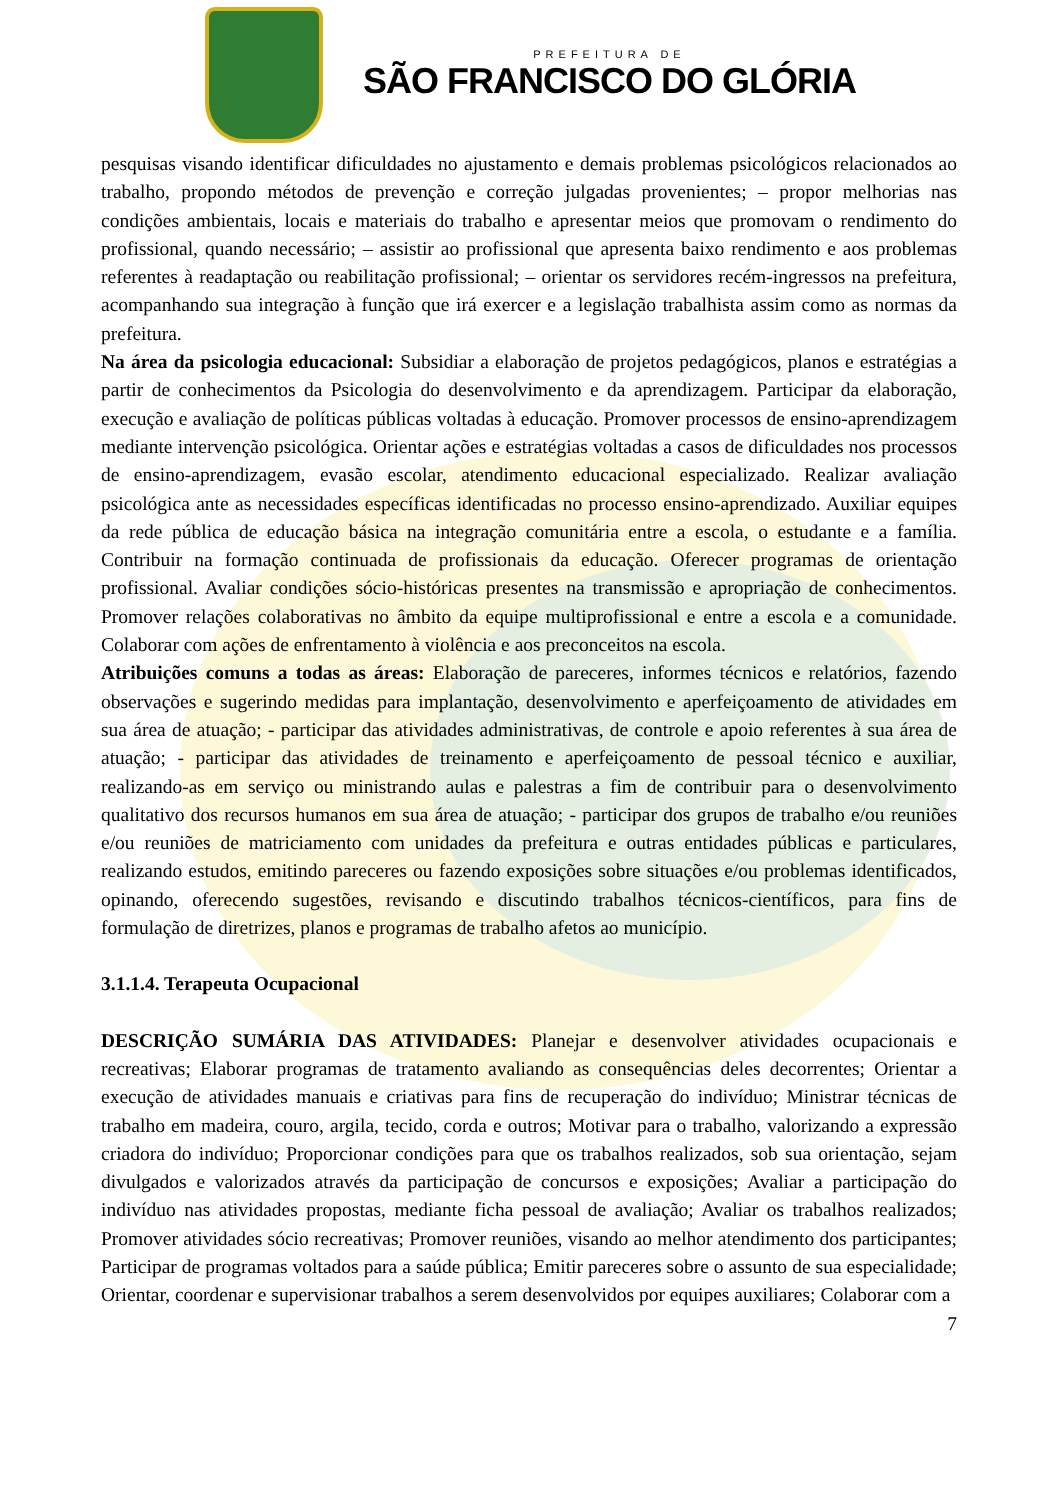PREFEITURA DE
SÃO FRANCISCO DO GLÓRIA
pesquisas visando identificar dificuldades no ajustamento e demais problemas psicológicos relacionados ao trabalho, propondo métodos de prevenção e correção julgadas provenientes; – propor melhorias nas condições ambientais, locais e materiais do trabalho e apresentar meios que promovam o rendimento do profissional, quando necessário; – assistir ao profissional que apresenta baixo rendimento e aos problemas referentes à readaptação ou reabilitação profissional; – orientar os servidores recém-ingressos na prefeitura, acompanhando sua integração à função que irá exercer e a legislação trabalhista assim como as normas da prefeitura.
Na área da psicologia educacional: Subsidiar a elaboração de projetos pedagógicos, planos e estratégias a partir de conhecimentos da Psicologia do desenvolvimento e da aprendizagem. Participar da elaboração, execução e avaliação de políticas públicas voltadas à educação. Promover processos de ensino-aprendizagem mediante intervenção psicológica. Orientar ações e estratégias voltadas a casos de dificuldades nos processos de ensino-aprendizagem, evasão escolar, atendimento educacional especializado. Realizar avaliação psicológica ante as necessidades específicas identificadas no processo ensino-aprendizado. Auxiliar equipes da rede pública de educação básica na integração comunitária entre a escola, o estudante e a família. Contribuir na formação continuada de profissionais da educação. Oferecer programas de orientação profissional. Avaliar condições sócio-históricas presentes na transmissão e apropriação de conhecimentos. Promover relações colaborativas no âmbito da equipe multiprofissional e entre a escola e a comunidade. Colaborar com ações de enfrentamento à violência e aos preconceitos na escola.
Atribuições comuns a todas as áreas: Elaboração de pareceres, informes técnicos e relatórios, fazendo observações e sugerindo medidas para implantação, desenvolvimento e aperfeiçoamento de atividades em sua área de atuação; - participar das atividades administrativas, de controle e apoio referentes à sua área de atuação; - participar das atividades de treinamento e aperfeiçoamento de pessoal técnico e auxiliar, realizando-as em serviço ou ministrando aulas e palestras a fim de contribuir para o desenvolvimento qualitativo dos recursos humanos em sua área de atuação; - participar dos grupos de trabalho e/ou reuniões e/ou reuniões de matriciamento com unidades da prefeitura e outras entidades públicas e particulares, realizando estudos, emitindo pareceres ou fazendo exposições sobre situações e/ou problemas identificados, opinando, oferecendo sugestões, revisando e discutindo trabalhos técnicos-científicos, para fins de formulação de diretrizes, planos e programas de trabalho afetos ao município.
3.1.1.4. Terapeuta Ocupacional
DESCRIÇÃO SUMÁRIA DAS ATIVIDADES: Planejar e desenvolver atividades ocupacionais e recreativas; Elaborar programas de tratamento avaliando as consequências deles decorrentes; Orientar a execução de atividades manuais e criativas para fins de recuperação do indivíduo; Ministrar técnicas de trabalho em madeira, couro, argila, tecido, corda e outros; Motivar para o trabalho, valorizando a expressão criadora do indivíduo; Proporcionar condições para que os trabalhos realizados, sob sua orientação, sejam divulgados e valorizados através da participação de concursos e exposições; Avaliar a participação do indivíduo nas atividades propostas, mediante ficha pessoal de avaliação; Avaliar os trabalhos realizados; Promover atividades sócio recreativas; Promover reuniões, visando ao melhor atendimento dos participantes; Participar de programas voltados para a saúde pública; Emitir pareceres sobre o assunto de sua especialidade; Orientar, coordenar e supervisionar trabalhos a serem desenvolvidos por equipes auxiliares; Colaborar com a
7